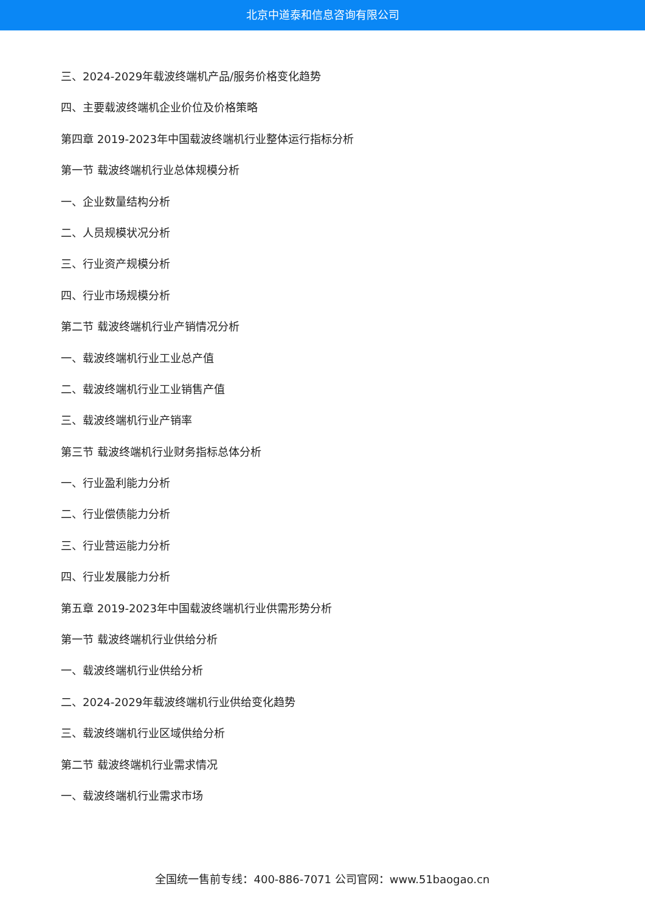北京中道泰和信息咨询有限公司
三、2024-2029年载波终端机产品/服务价格变化趋势
四、主要载波终端机企业价位及价格策略
第四章 2019-2023年中国载波终端机行业整体运行指标分析
第一节 载波终端机行业总体规模分析
一、企业数量结构分析
二、人员规模状况分析
三、行业资产规模分析
四、行业市场规模分析
第二节 载波终端机行业产销情况分析
一、载波终端机行业工业总产值
二、载波终端机行业工业销售产值
三、载波终端机行业产销率
第三节 载波终端机行业财务指标总体分析
一、行业盈利能力分析
二、行业偿债能力分析
三、行业营运能力分析
四、行业发展能力分析
第五章 2019-2023年中国载波终端机行业供需形势分析
第一节 载波终端机行业供给分析
一、载波终端机行业供给分析
二、2024-2029年载波终端机行业供给变化趋势
三、载波终端机行业区域供给分析
第二节 载波终端机行业需求情况
一、载波终端机行业需求市场
全国统一售前专线：400-886-7071 公司官网：www.51baogao.cn